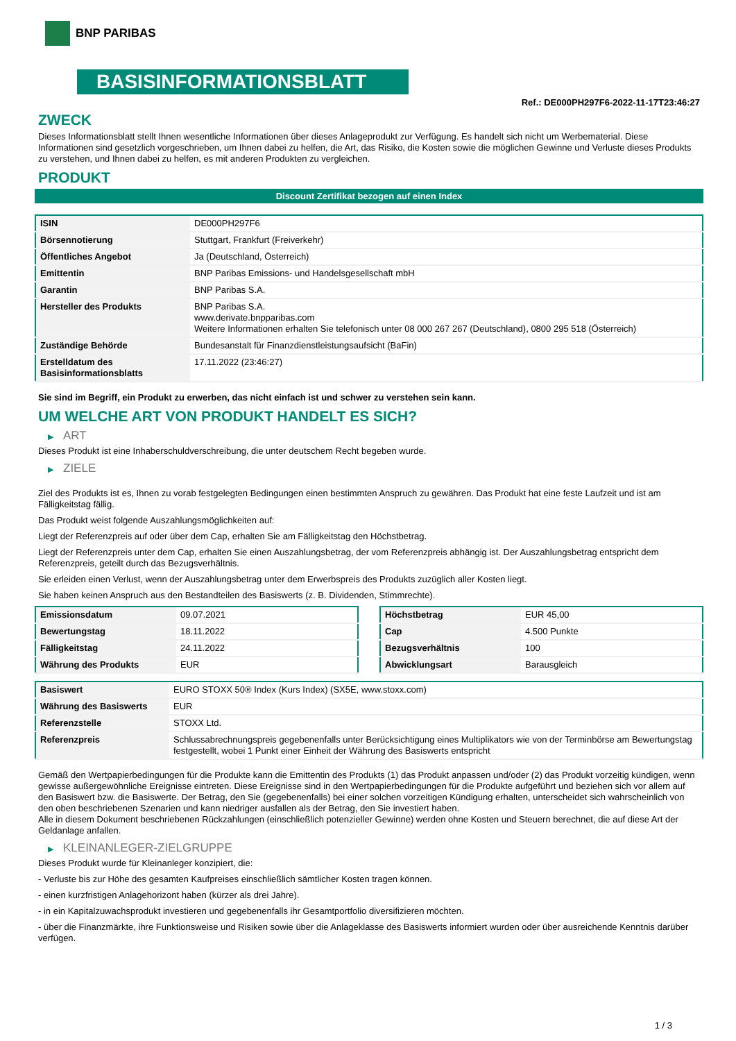BNP PARIBAS
BASISINFORMATIONSBLATT
Ref.: DE000PH297F6-2022-11-17T23:46:27
ZWECK
Dieses Informationsblatt stellt Ihnen wesentliche Informationen über dieses Anlageprodukt zur Verfügung. Es handelt sich nicht um Werbematerial. Diese Informationen sind gesetzlich vorgeschrieben, um Ihnen dabei zu helfen, die Art, das Risiko, die Kosten sowie die möglichen Gewinne und Verluste dieses Produkts zu verstehen, und Ihnen dabei zu helfen, es mit anderen Produkten zu vergleichen.
PRODUKT
Discount Zertifikat bezogen auf einen Index
| ISIN | DE000PH297F6 |
| Börsennotierung | Stuttgart, Frankfurt (Freiverkehr) |
| Öffentliches Angebot | Ja (Deutschland, Österreich) |
| Emittentin | BNP Paribas Emissions- und Handelsgesellschaft mbH |
| Garantin | BNP Paribas S.A. |
| Hersteller des Produkts | BNP Paribas S.A. www.derivate.bnpparibas.com Weitere Informationen erhalten Sie telefonisch unter 08 000 267 267 (Deutschland), 0800 295 518 (Österreich) |
| Zuständige Behörde | Bundesanstalt für Finanzdienstleistungsaufsicht (BaFin) |
| Erstelldatum des Basisinformationsblatts | 17.11.2022 (23:46:27) |
Sie sind im Begriff, ein Produkt zu erwerben, das nicht einfach ist und schwer zu verstehen sein kann.
UM WELCHE ART VON PRODUKT HANDELT ES SICH?
▶ ART
Dieses Produkt ist eine Inhaberschuldverschreibung, die unter deutschem Recht begeben wurde.
▶ ZIELE
Ziel des Produkts ist es, Ihnen zu vorab festgelegten Bedingungen einen bestimmten Anspruch zu gewähren. Das Produkt hat eine feste Laufzeit und ist am Fälligkeitstag fällig.
Das Produkt weist folgende Auszahlungsmöglichkeiten auf:
Liegt der Referenzpreis auf oder über dem Cap, erhalten Sie am Fälligkeitstag den Höchstbetrag.
Liegt der Referenzpreis unter dem Cap, erhalten Sie einen Auszahlungsbetrag, der vom Referenzpreis abhängig ist. Der Auszahlungsbetrag entspricht dem Referenzpreis, geteilt durch das Bezugsverhältnis.
Sie erleiden einen Verlust, wenn der Auszahlungsbetrag unter dem Erwerbspreis des Produkts zuzüglich aller Kosten liegt.
Sie haben keinen Anspruch aus den Bestandteilen des Basiswerts (z. B. Dividenden, Stimmrechte).
| Emissionsdatum | 09.07.2021 |
| Bewertungstag | 18.11.2022 |
| Fälligkeitstag | 24.11.2022 |
| Währung des Produkts | EUR |
| Höchstbetrag | EUR 45,00 |
| Cap | 4.500 Punkte |
| Bezugsverhältnis | 100 |
| Abwicklungsart | Barausgleich |
| Basiswert | EURO STOXX 50® Index (Kurs Index) (SX5E, www.stoxx.com) |
| Währung des Basiswerts | EUR |
| Referenzstelle | STOXX Ltd. |
| Referenzpreis | Schlussabrechnungspreis gegebenenfalls unter Berücksichtigung eines Multiplikators wie von der Terminbörse am Bewertungstag festgestellt, wobei 1 Punkt einer Einheit der Währung des Basiswerts entspricht |
Gemäß den Wertpapierbedingungen für die Produkte kann die Emittentin des Produkts (1) das Produkt anpassen und/oder (2) das Produkt vorzeitig kündigen, wenn gewisse außergewöhnliche Ereignisse eintreten. Diese Ereignisse sind in den Wertpapierbedingungen für die Produkte aufgeführt und beziehen sich vor allem auf den Basiswert bzw. die Basiswerte. Der Betrag, den Sie (gegebenenfalls) bei einer solchen vorzeitigen Kündigung erhalten, unterscheidet sich wahrscheinlich von den oben beschriebenen Szenarien und kann niedriger ausfallen als der Betrag, den Sie investiert haben.
Alle in diesem Dokument beschriebenen Rückzahlungen (einschließlich potenzieller Gewinne) werden ohne Kosten und Steuern berechnet, die auf diese Art der Geldanlage anfallen.
▶ KLEINANLEGER-ZIELGRUPPE
Dieses Produkt wurde für Kleinanleger konzipiert, die:
- Verluste bis zur Höhe des gesamten Kaufpreises einschließlich sämtlicher Kosten tragen können.
- einen kurzfristigen Anlagehorizont haben (kürzer als drei Jahre).
- in ein Kapitalzuwachsprodukt investieren und gegebenenfalls ihr Gesamtportfolio diversifizieren möchten.
- über die Finanzmärkte, ihre Funktionsweise und Risiken sowie über die Anlageklasse des Basiswerts informiert wurden oder über ausreichende Kenntnis darüber verfügen.
1 / 3